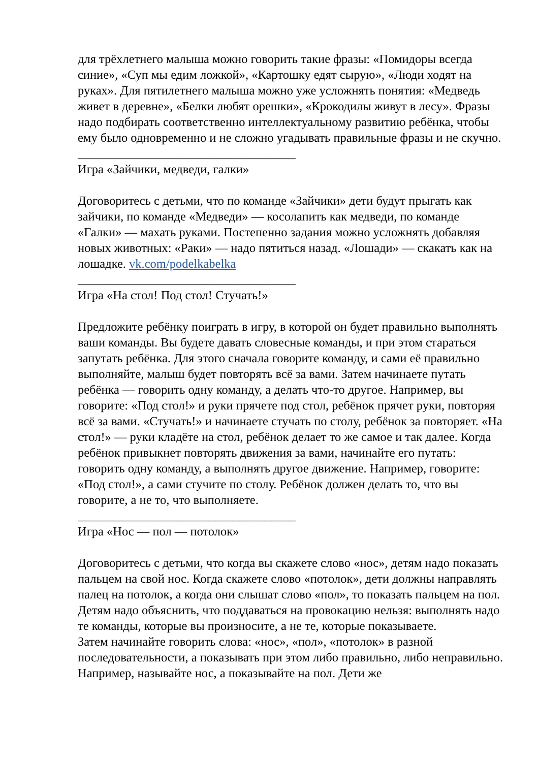для трёхлетнего малыша можно говорить такие фразы: «Помидоры всегда синие», «Суп мы едим ложкой», «Картошку едят сырую», «Люди ходят на руках». Для пятилетнего малыша можно уже усложнять понятия: «Медведь живет в деревне», «Белки любят орешки», «Крокодилы живут в лесу». Фразы надо подбирать соответственно интеллектуальному развитию ребёнка, чтобы ему было одновременно и не сложно угадывать правильные фразы и не скучно.
___________________________________
Игра «Зайчики, медведи, галки»
Договоритесь с детьми, что по команде «Зайчики» дети будут прыгать как зайчики, по команде «Медведи» — косолапить как медведи, по команде «Галки» — махать руками. Постепенно задания можно усложнять добавляя новых животных: «Раки» — надо пятиться назад. «Лошади» — скакать как на лошадке. vk.com/podelkabelka
___________________________________
Игра «На стол! Под стол! Стучать!»
Предложите ребёнку поиграть в игру, в которой он будет правильно выполнять ваши команды. Вы будете давать словесные команды, и при этом стараться запутать ребёнка. Для этого сначала говорите команду, и сами её правильно выполняйте, малыш будет повторять всё за вами. Затем начинаете путать ребёнка — говорить одну команду, а делать что-то другое. Например, вы говорите: «Под стол!» и руки прячете под стол, ребёнок прячет руки, повторяя всё за вами. «Стучать!» и начинаете стучать по столу, ребёнок за повторяет. «На стол!» — руки кладёте на стол, ребёнок делает то же самое и так далее. Когда ребёнок привыкнет повторять движения за вами, начинайте его путать: говорить одну команду, а выполнять другое движение. Например, говорите: «Под стол!», а сами стучите по столу. Ребёнок должен делать то, что вы говорите, а не то, что выполняете.
___________________________________
Игра «Нос — пол — потолок»
Договоритесь с детьми, что когда вы скажете слово «нос», детям надо показать пальцем на свой нос. Когда скажете слово «потолок», дети должны направлять палец на потолок, а когда они слышат слово «пол», то показать пальцем на пол. Детям надо объяснить, что поддаваться на провокацию нельзя: выполнять надо те команды, которые вы произносите, а не те, которые показываете.
Затем начинайте говорить слова: «нос», «пол», «потолок» в разной последовательности, а показывать при этом либо правильно, либо неправильно. Например, называйте нос, а показывайте на пол. Дети же